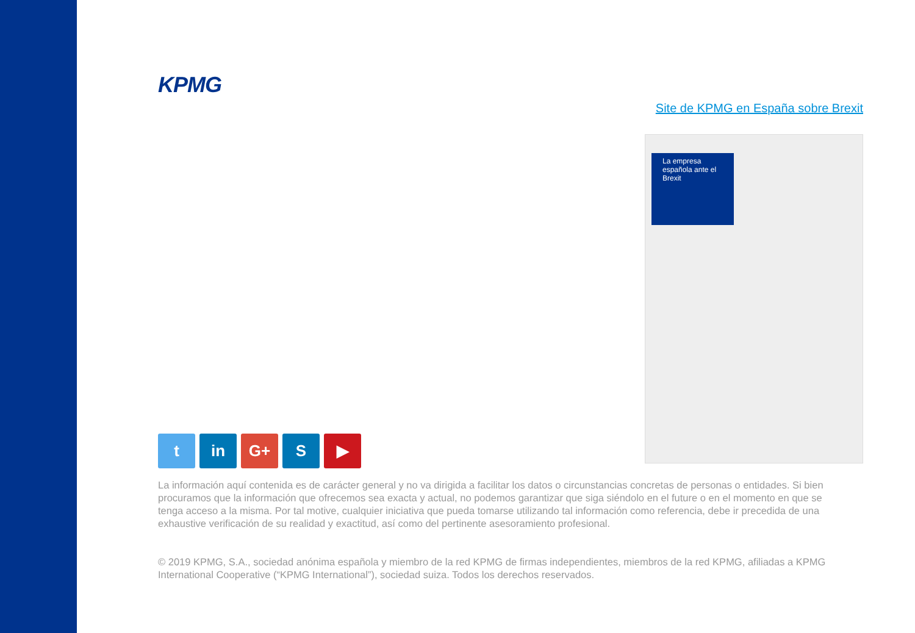KPMG
Site de KPMG en España sobre Brexit
La empresa española ante el Brexit
t in G+ S ▶
La información aquí contenida es de carácter general y no va dirigida a facilitar los datos o circunstancias concretas de personas o entidades. Si bien procuramos que la información que ofrecemos sea exacta y actual, no podemos garantizar que siga siéndolo en el future o en el momento en que se tenga acceso a la misma. Por tal motive, cualquier iniciativa que pueda tomarse utilizando tal información como referencia, debe ir precedida de una exhaustive verificación de su realidad y exactitud, así como del pertinente asesoramiento profesional.
© 2019 KPMG, S.A., sociedad anónima española y miembro de la red KPMG de firmas independientes, miembros de la red KPMG, afiliadas a KPMG International Cooperative (“KPMG International”), sociedad suiza. Todos los derechos reservados.